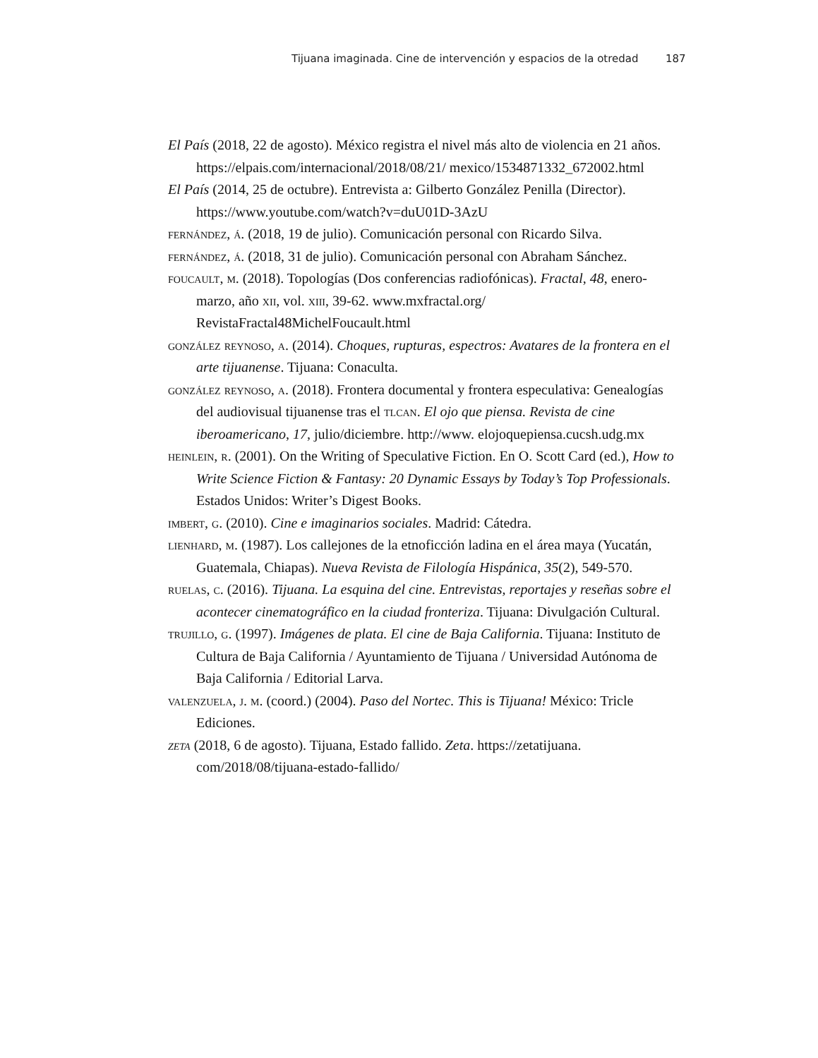Tijuana imaginada. Cine de intervención y espacios de la otredad 187
El País (2018, 22 de agosto). México registra el nivel más alto de violencia en 21 años. https://elpais.com/internacional/2018/08/21/ mexico/1534871332_672002.html
El País (2014, 25 de octubre). Entrevista a: Gilberto González Penilla (Director). https://www.youtube.com/watch?v=duU01D-3AzU
fernández, á. (2018, 19 de julio). Comunicación personal con Ricardo Silva.
fernández, á. (2018, 31 de julio). Comunicación personal con Abraham Sánchez.
foucault, m. (2018). Topologías (Dos conferencias radiofónicas). Fractal, 48, enero-marzo, año xii, vol. xiii, 39-62. www.mxfractal.org/ RevistaFractal48MichelFoucault.html
gonzález reynoso, a. (2014). Choques, rupturas, espectros: Avatares de la frontera en el arte tijuanense. Tijuana: Conaculta.
gonzález reynoso, a. (2018). Frontera documental y frontera especulativa: Genealogías del audiovisual tijuanense tras el tlcan. El ojo que piensa. Revista de cine iberoamericano, 17, julio/diciembre. http://www. elojoquepiensa.cucsh.udg.mx
heinlein, r. (2001). On the Writing of Speculative Fiction. En O. Scott Card (ed.), How to Write Science Fiction & Fantasy: 20 Dynamic Essays by Today’s Top Professionals. Estados Unidos: Writer’s Digest Books.
imbert, g. (2010). Cine e imaginarios sociales. Madrid: Cátedra.
lienhard, m. (1987). Los callejones de la etnoficción ladina en el área maya (Yucatán, Guatemala, Chiapas). Nueva Revista de Filología Hispánica, 35(2), 549-570.
ruelas, c. (2016). Tijuana. La esquina del cine. Entrevistas, reportajes y reseñas sobre el acontecer cinematográfico en la ciudad fronteriza. Tijuana: Divulgación Cultural.
trujillo, g. (1997). Imágenes de plata. El cine de Baja California. Tijuana: Instituto de Cultura de Baja California / Ayuntamiento de Tijuana / Universidad Autónoma de Baja California / Editorial Larva.
valenzuela, j. m. (coord.) (2004). Paso del Nortec. This is Tijuana! México: Tricle Ediciones.
zeta (2018, 6 de agosto). Tijuana, Estado fallido. Zeta. https://zetatijuana. com/2018/08/tijuana-estado-fallido/